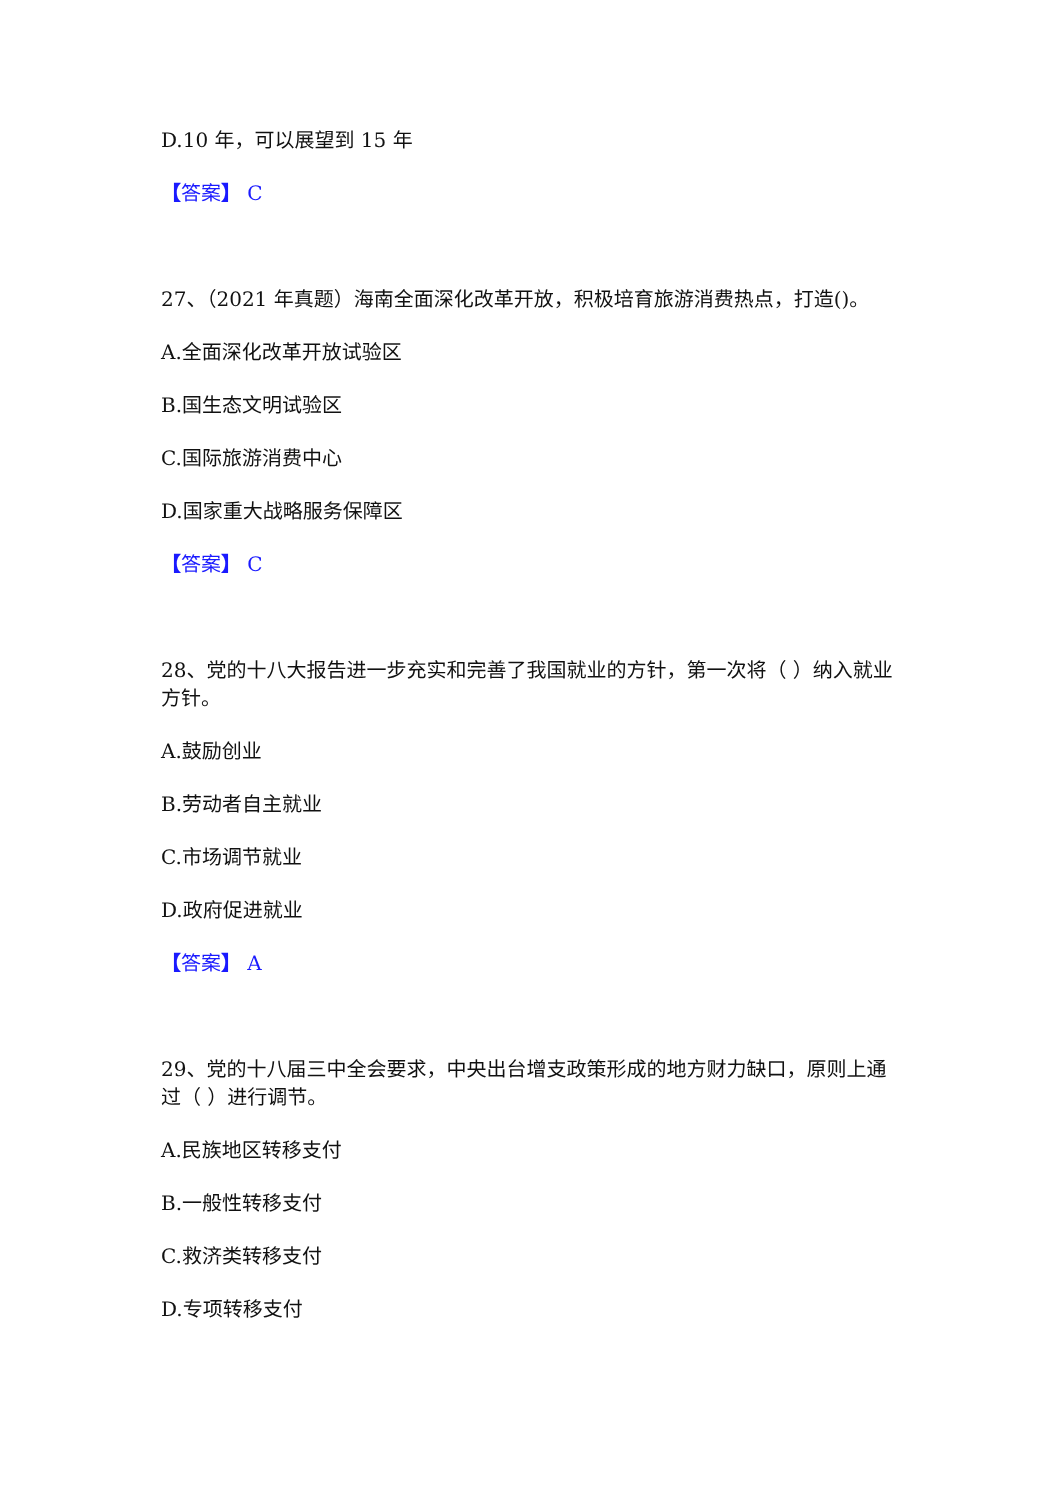D.10 年，可以展望到 15 年
【答案】 C
27、（2021 年真题）海南全面深化改革开放，积极培育旅游消费热点，打造()。
A.全面深化改革开放试验区
B.国生态文明试验区
C.国际旅游消费中心
D.国家重大战略服务保障区
【答案】 C
28、党的十八大报告进一步充实和完善了我国就业的方针，第一次将（ ）纳入就业方针。
A.鼓励创业
B.劳动者自主就业
C.市场调节就业
D.政府促进就业
【答案】 A
29、党的十八届三中全会要求，中央出台增支政策形成的地方财力缺口，原则上通过（ ）进行调节。
A.民族地区转移支付
B.一般性转移支付
C.救济类转移支付
D.专项转移支付